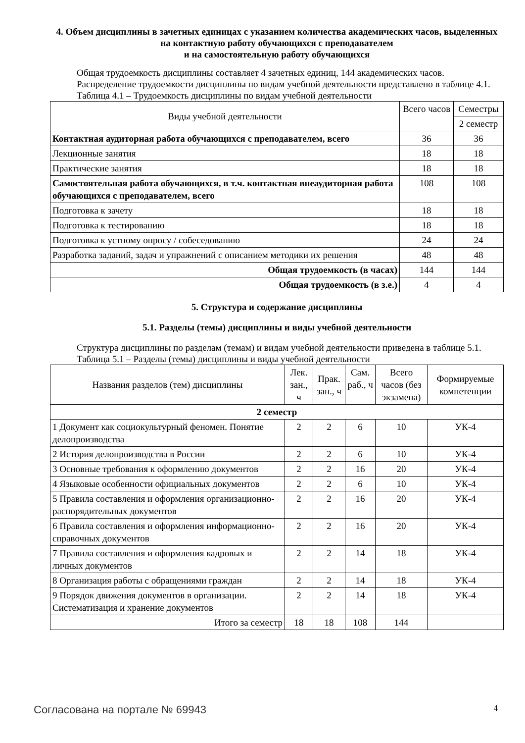4. Объем дисциплины в зачетных единицах с указанием количества академических часов, выделенных на контактную работу обучающихся с преподавателем
и на самостоятельную работу обучающихся
Общая трудоемкость дисциплины составляет 4 зачетных единиц, 144 академических часов.
Распределение трудоемкости дисциплины по видам учебной деятельности представлено в таблице 4.1.
Таблица 4.1 – Трудоемкость дисциплины по видам учебной деятельности
| Виды учебной деятельности | Всего часов | Семестры |
| --- | --- | --- |
| | | 2 семестр |
| Контактная аудиторная работа обучающихся с преподавателем, всего | 36 | 36 |
| Лекционные занятия | 18 | 18 |
| Практические занятия | 18 | 18 |
| Самостоятельная работа обучающихся, в т.ч. контактная внеаудиторная работа обучающихся с преподавателем, всего | 108 | 108 |
| Подготовка к зачету | 18 | 18 |
| Подготовка к тестированию | 18 | 18 |
| Подготовка к устному опросу / собеседованию | 24 | 24 |
| Разработка заданий, задач и упражнений с описанием методики их решения | 48 | 48 |
| Общая трудоемкость (в часах) | 144 | 144 |
| Общая трудоемкость (в з.е.) | 4 | 4 |
5. Структура и содержание дисциплины
5.1. Разделы (темы) дисциплины и виды учебной деятельности
Структура дисциплины по разделам (темам) и видам учебной деятельности приведена в таблице 5.1.
Таблица 5.1 – Разделы (темы) дисциплины и виды учебной деятельности
| Названия разделов (тем) дисциплины | Лек. зан., ч | Прак. зан., ч | Сам. раб., ч | Всего часов (без экзамена) | Формируемые компетенции |
| --- | --- | --- | --- | --- | --- |
| 2 семестр | | | | | |
| 1 Документ как социокультурный феномен. Понятие делопроизводства | 2 | 2 | 6 | 10 | УК-4 |
| 2 История делопроизводства в России | 2 | 2 | 6 | 10 | УК-4 |
| 3 Основные требования к оформлению документов | 2 | 2 | 16 | 20 | УК-4 |
| 4 Языковые особенности официальных документов | 2 | 2 | 6 | 10 | УК-4 |
| 5 Правила составления и оформления организационно-распорядительных документов | 2 | 2 | 16 | 20 | УК-4 |
| 6 Правила составления и оформления информационно-справочных документов | 2 | 2 | 16 | 20 | УК-4 |
| 7 Правила составления и оформления кадровых и личных документов | 2 | 2 | 14 | 18 | УК-4 |
| 8 Организация работы с обращениями граждан | 2 | 2 | 14 | 18 | УК-4 |
| 9 Порядок движения документов в организации. Систематизация и хранение документов | 2 | 2 | 14 | 18 | УК-4 |
| Итого за семестр | 18 | 18 | 108 | 144 | |
Согласована на портале № 69943 4